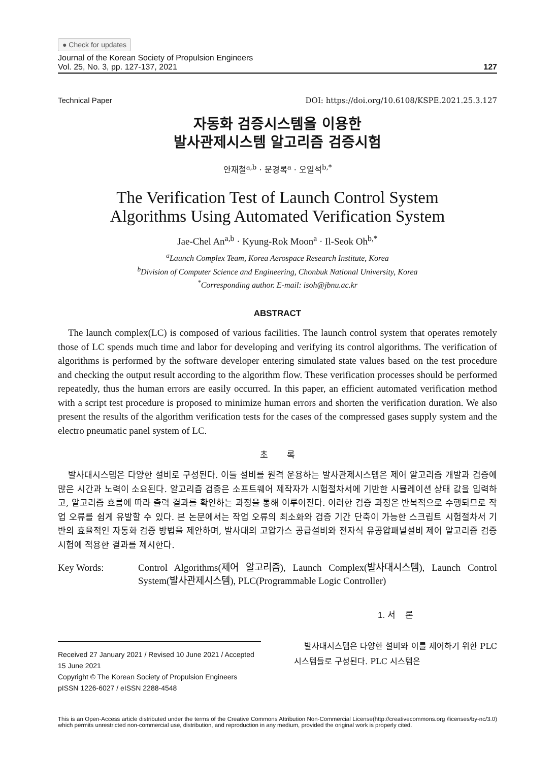● Check for updates
Journal of the Korean Society of Propulsion Engineers
Vol. 25, No. 3, pp. 127-137, 2021
127
Technical Paper DOI: https://doi.org/10.6108/KSPE.2021.25.3.127
자동화 검증시스템을 이용한
발사관제시스템 알고리즘 검증시험
안재철<sup>a,b</sup> · 문경록<sup>a</sup> · 오일석<sup>b,*</sup>
The Verification Test of Launch Control System
Algorithms Using Automated Verification System
Jae-Chel An<sup>a,b</sup> · Kyung-Rok Moon<sup>a</sup> · Il-Seok Oh<sup>b,*</sup>
<sup>a</sup> Launch Complex Team, Korea Aerospace Research Institute, Korea
<sup>b</sup> Division of Computer Science and Engineering, Chonbuk National University, Korea
<sup>*</sup> Corresponding author. E-mail: isoh@jbnu.ac.kr
ABSTRACT
The launch complex(LC) is composed of various facilities. The launch control system that operates remotely those of LC spends much time and labor for developing and verifying its control algorithms. The verification of algorithms is performed by the software developer entering simulated state values based on the test procedure and checking the output result according to the algorithm flow. These verification processes should be performed repeatedly, thus the human errors are easily occurred. In this paper, an efficient automated verification method with a script test procedure is proposed to minimize human errors and shorten the verification duration. We also present the results of the algorithm verification tests for the cases of the compressed gases supply system and the electro pneumatic panel system of LC.
초 록
발사대시스템은 다양한 설비로 구성된다. 이들 설비를 원격 운용하는 발사관제시스템은 제어 알고리즘 개발과 검증에 많은 시간과 노력이 소요된다. 알고리즘 검증은 소프트웨어 제작자가 시험절차서에 기반한 시뮬레이션 상태 값을 입력하고, 알고리즘 흐름에 따라 출력 결과를 확인하는 과정을 통해 이루어진다. 이러한 검증 과정은 반복적으로 수행되므로 작업 오류를 쉽게 유발할 수 있다. 본 논문에서는 작업 오류의 최소화와 검증 기간 단축이 가능한 스크립트 시험절차서 기반의 효율적인 자동화 검증 방법을 제안하며, 발사대의 고압가스 공급설비와 전자식 유공압패널설비 제어 알고리즘 검증시험에 적용한 결과를 제시한다.
Key Words: Control Algorithms(제어 알고리즘), Launch Complex(발사대시스템), Launch Control System(발사관제시스템), PLC(Programmable Logic Controller)
Received 27 January 2021 / Revised 10 June 2021 / Accepted 15 June 2021
Copyright © The Korean Society of Propulsion Engineers
pISSN 1226-6027 / eISSN 2288-4548
1. 서 론
발사대시스템은 다양한 설비와 이를 제어하기 위한 PLC 시스템들로 구성된다. PLC 시스템은
This is an Open-Access article distributed under the terms of the Creative Commons Attribution Non-Commercial License(http://creativecommons.org /licenses/by-nc/3.0) which permits unrestricted non-commercial use, distribution, and reproduction in any medium, provided the original work is properly cited.